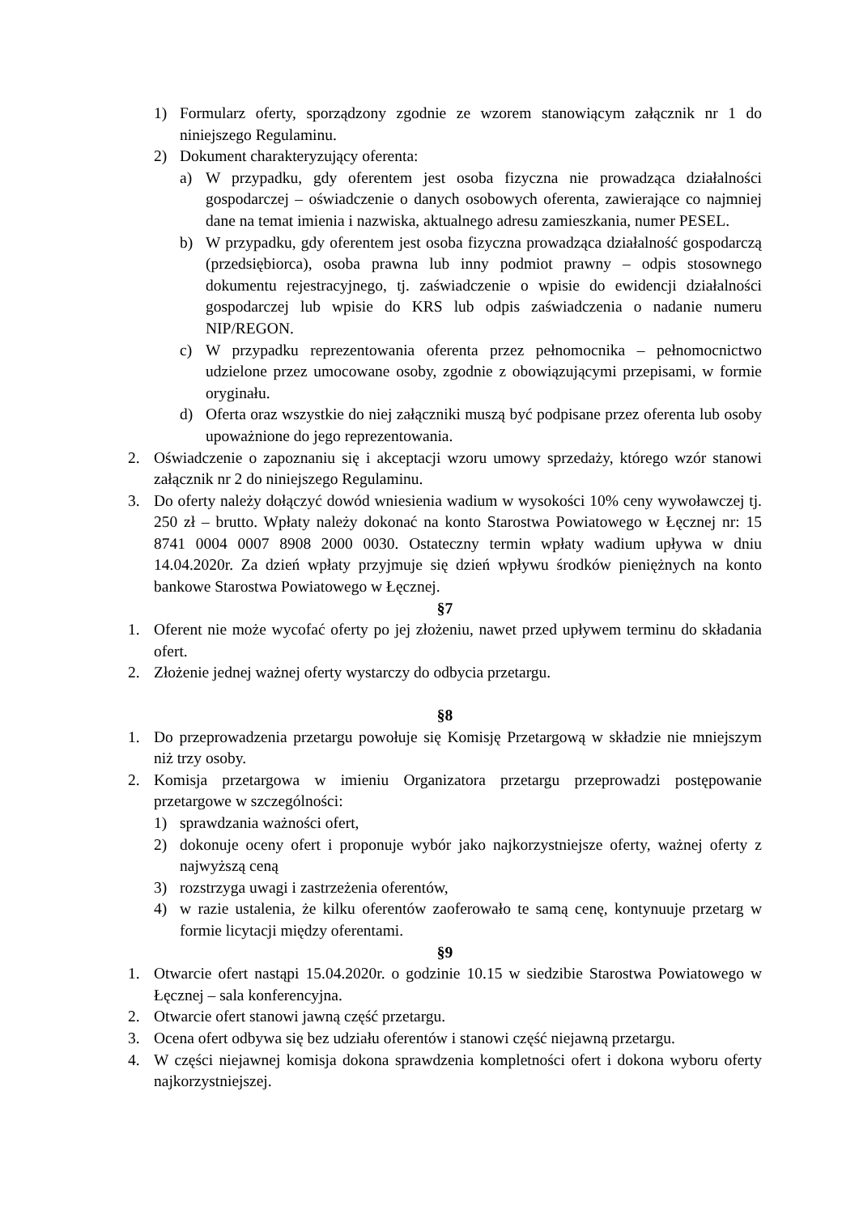1) Formularz oferty, sporządzony zgodnie ze wzorem stanowiącym załącznik nr 1 do niniejszego Regulaminu.
2) Dokument charakteryzujący oferenta:
a) W przypadku, gdy oferentem jest osoba fizyczna nie prowadząca działalności gospodarczej – oświadczenie o danych osobowych oferenta, zawierające co najmniej dane na temat imienia i nazwiska, aktualnego adresu zamieszkania, numer PESEL.
b) W przypadku, gdy oferentem jest osoba fizyczna prowadząca działalność gospodarczą (przedsiębiorca), osoba prawna lub inny podmiot prawny – odpis stosownego dokumentu rejestracyjnego, tj. zaświadczenie o wpisie do ewidencji działalności gospodarczej lub wpisie do KRS lub odpis zaświadczenia o nadanie numeru NIP/REGON.
c) W przypadku reprezentowania oferenta przez pełnomocnika – pełnomocnictwo udzielone przez umocowane osoby, zgodnie z obowiązującymi przepisami, w formie oryginału.
d) Oferta oraz wszystkie do niej załączniki muszą być podpisane przez oferenta lub osoby upoważnione do jego reprezentowania.
2. Oświadczenie o zapoznaniu się i akceptacji wzoru umowy sprzedaży, którego wzór stanowi załącznik nr 2 do niniejszego Regulaminu.
3. Do oferty należy dołączyć dowód wniesienia wadium w wysokości 10% ceny wywoławczej tj. 250 zł – brutto. Wpłaty należy dokonać na konto Starostwa Powiatowego w Łęcznej nr: 15 8741 0004 0007 8908 2000 0030. Ostateczny termin wpłaty wadium upływa w dniu 14.04.2020r. Za dzień wpłaty przyjmuje się dzień wpływu środków pieniężnych na konto bankowe Starostwa Powiatowego w Łęcznej.
§7
1. Oferent nie może wycofać oferty po jej złożeniu, nawet przed upływem terminu do składania ofert.
2. Złożenie jednej ważnej oferty wystarczy do odbycia przetargu.
§8
1. Do przeprowadzenia przetargu powołuje się Komisję Przetargową w składzie nie mniejszym niż trzy osoby.
2. Komisja przetargowa w imieniu Organizatora przetargu przeprowadzi postępowanie przetargowe w szczególności:
1) sprawdzania ważności ofert,
2) dokonuje oceny ofert i proponuje wybór jako najkorzystniejsze oferty, ważnej oferty z najwyższą ceną
3) rozstrzyga uwagi i zastrzeżenia oferentów,
4) w razie ustalenia, że kilku oferentów zaoferowało te samą cenę, kontynuuje przetarg w formie licytacji między oferentami.
§9
1. Otwarcie ofert nastąpi 15.04.2020r. o godzinie 10.15 w siedzibie Starostwa Powiatowego w Łęcznej – sala konferencyjna.
2. Otwarcie ofert stanowi jawną część przetargu.
3. Ocena ofert odbywa się bez udziału oferentów i stanowi część niejawną przetargu.
4. W części niejawnej komisja dokona sprawdzenia kompletności ofert i dokona wyboru oferty najkorzystniejszej.